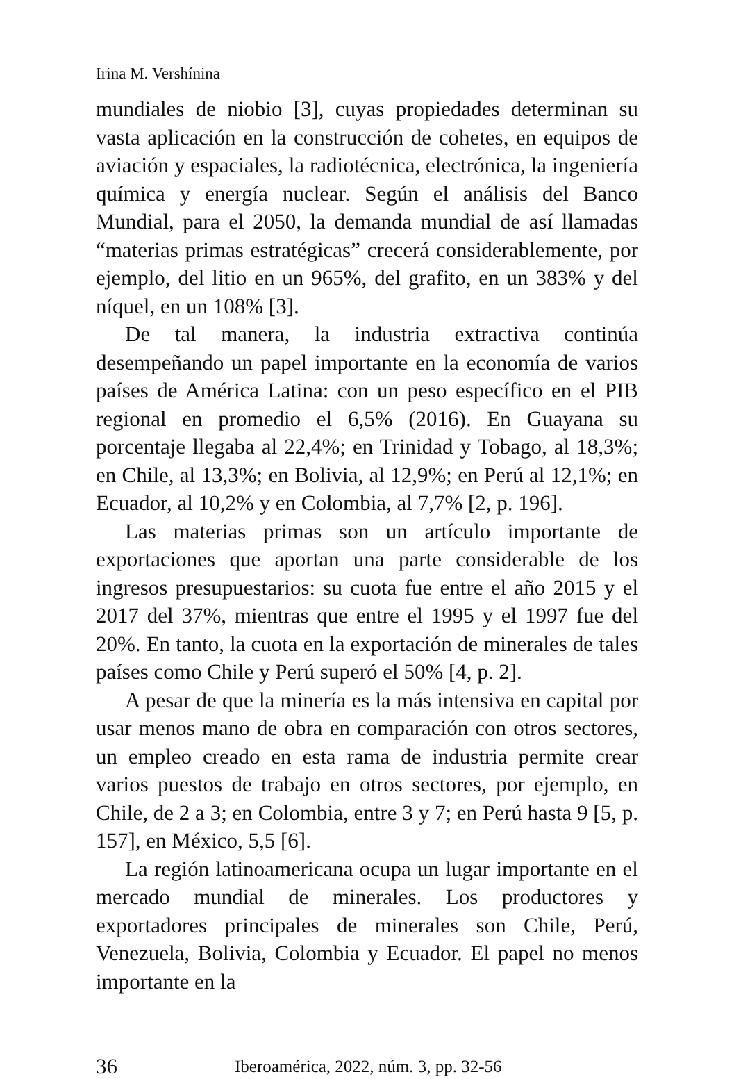Irina M. Vershínina
mundiales de niobio [3], cuyas propiedades determinan su vasta aplicación en la construcción de cohetes, en equipos de aviación y espaciales, la radiotécnica, electrónica, la ingeniería química y energía nuclear. Según el análisis del Banco Mundial, para el 2050, la demanda mundial de así llamadas “materias primas estratégicas” crecerá considerablemente, por ejemplo, del litio en un 965%, del grafito, en un 383% y del níquel, en un 108% [3].
De tal manera, la industria extractiva continúa desempeñando un papel importante en la economía de varios países de América Latina: con un peso específico en el PIB regional en promedio el 6,5% (2016). En Guayana su porcentaje llegaba al 22,4%; en Trinidad y Tobago, al 18,3%; en Chile, al 13,3%; en Bolivia, al 12,9%; en Perú al 12,1%; en Ecuador, al 10,2% y en Colombia, al 7,7% [2, p. 196].
Las materias primas son un artículo importante de exportaciones que aportan una parte considerable de los ingresos presupuestarios: su cuota fue entre el año 2015 y el 2017 del 37%, mientras que entre el 1995 y el 1997 fue del 20%. En tanto, la cuota en la exportación de minerales de tales países como Chile y Perú superó el 50% [4, p. 2].
A pesar de que la minería es la más intensiva en capital por usar menos mano de obra en comparación con otros sectores, un empleo creado en esta rama de industria permite crear varios puestos de trabajo en otros sectores, por ejemplo, en Chile, de 2 a 3; en Colombia, entre 3 y 7; en Perú hasta 9 [5, p. 157], en México, 5,5 [6].
La región latinoamericana ocupa un lugar importante en el mercado mundial de minerales. Los productores y exportadores principales de minerales son Chile, Perú, Venezuela, Bolivia, Colombia y Ecuador. El papel no menos importante en la
36 Iberoamérica, 2022, núm. 3, pp. 32-56